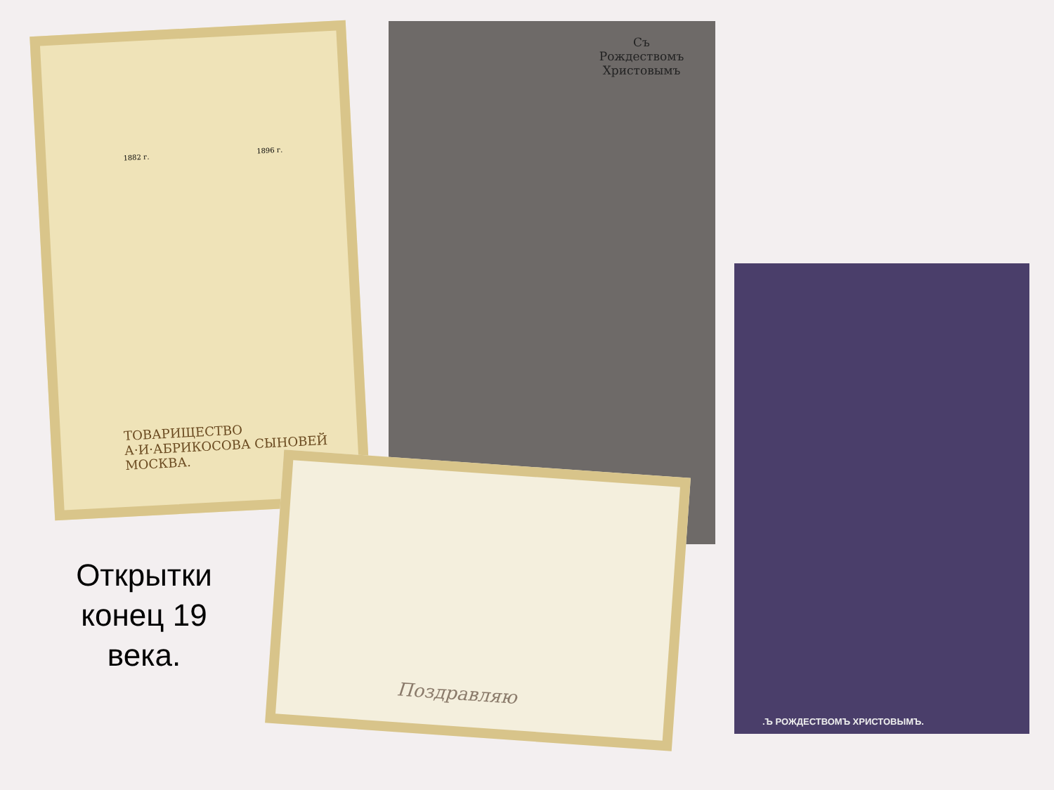ТОВАРИЩЕСТВО
А·И·АБРИКОСОВА СЫНОВЕЙ
МОСКВА.
1882 г. 1896 г.
Съ
Рождествомъ
Христовымъ
.Ъ РОЖДЕСТВОМЪ ХРИСТОВЫМЪ.
Поздравляю
Открытки конец 19 века.